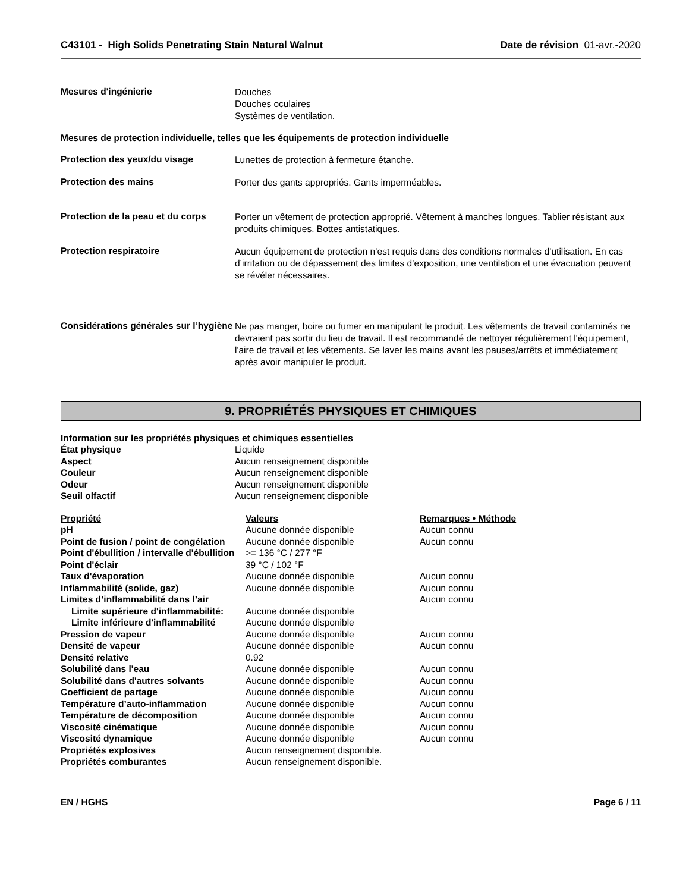C43101 - High Solids Penetrating Stain Natural Walnut
Date de révision 01-avr.-2020
Mesures d'ingénierie
Douches
Douches oculaires
Systèmes de ventilation.
Mesures de protection individuelle, telles que les équipements de protection individuelle
Protection des yeux/du visage
Lunettes de protection à fermeture étanche.
Protection des mains
Porter des gants appropriés. Gants imperméables.
Protection de la peau et du corps
Porter un vêtement de protection approprié. Vêtement à manches longues. Tablier résistant aux produits chimiques. Bottes antistatiques.
Protection respiratoire
Aucun équipement de protection n’est requis dans des conditions normales d’utilisation. En cas d’irritation ou de dépassement des limites d’exposition, une ventilation et une évacuation peuvent se révéler nécessaires.
Considérations générales sur l’hygiène
Ne pas manger, boire ou fumer en manipulant le produit. Les vêtements de travail contaminés ne devraient pas sortir du lieu de travail. Il est recommandé de nettoyer régulièrement l'équipement, l'aire de travail et les vêtements. Se laver les mains avant les pauses/arrêts et immédiatement après avoir manipuler le produit.
9. PROPRIÉTÉS PHYSIQUES ET CHIMIQUES
Information sur les propriétés physiques et chimiques essentielles
| État physique | Liquide |
| Aspect | Aucun renseignement disponible |
| Couleur | Aucun renseignement disponible |
| Odeur | Aucun renseignement disponible |
| Seuil olfactif | Aucun renseignement disponible |
| Propriété | Valeurs | Remarques • Méthode |
| --- | --- | --- |
| pH | Aucune donnée disponible | Aucun connu |
| Point de fusion / point de congélation | Aucune donnée disponible | Aucun connu |
| Point d'ébullition / intervalle d'ébullition | >= 136 °C / 277 °F | |
| Point d'éclair | 39 °C / 102 °F | |
| Taux d'évaporation | Aucune donnée disponible | Aucun connu |
| Inflammabilité (solide, gaz) | Aucune donnée disponible | Aucun connu |
| Limites d’inflammabilité dans l’air | | Aucun connu |
| Limite supérieure d'inflammabilité: | Aucune donnée disponible | |
| Limite inférieure d'inflammabilité | Aucune donnée disponible | |
| Pression de vapeur | Aucune donnée disponible | Aucun connu |
| Densité de vapeur | Aucune donnée disponible | Aucun connu |
| Densité relative | 0.92 | |
| Solubilité dans l'eau | Aucune donnée disponible | Aucun connu |
| Solubilité dans d'autres solvants | Aucune donnée disponible | Aucun connu |
| Coefficient de partage | Aucune donnée disponible | Aucun connu |
| Température d’auto-inflammation | Aucune donnée disponible | Aucun connu |
| Température de décomposition | Aucune donnée disponible | Aucun connu |
| Viscosité cinématique | Aucune donnée disponible | Aucun connu |
| Viscosité dynamique | Aucune donnée disponible | Aucun connu |
| Propriétés explosives | Aucun renseignement disponible. | |
| Propriétés comburantes | Aucun renseignement disponible. | |
EN / HGHS Page 6 / 11